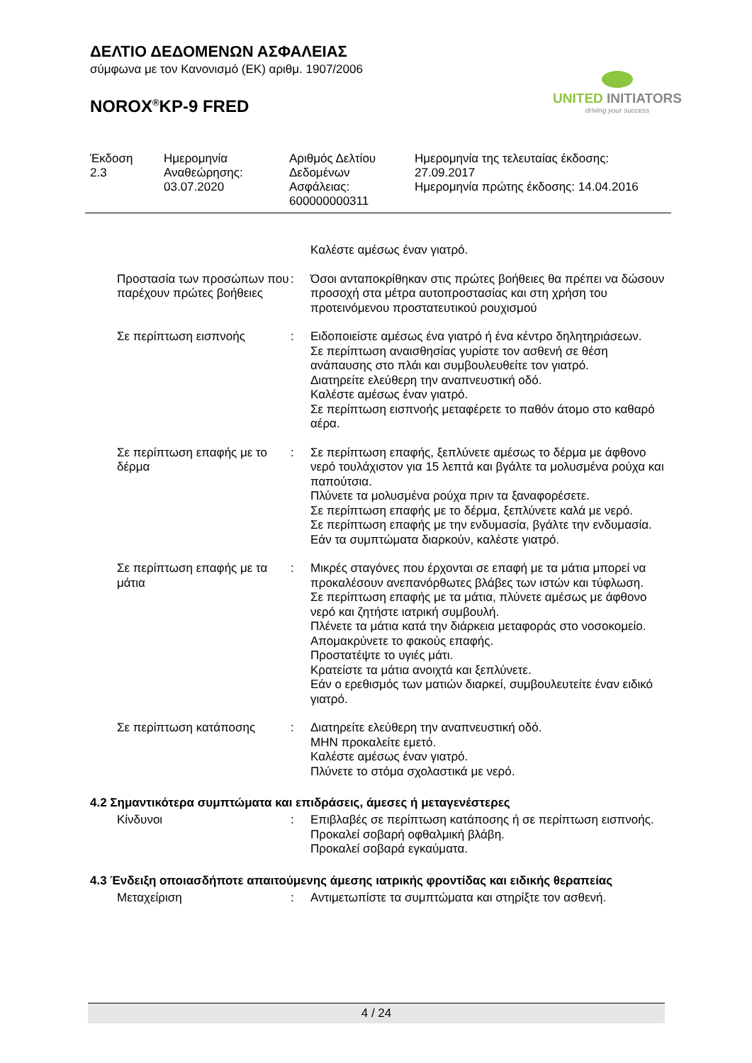ΔΕΛΤΙΟ ΔΕΔΟΜΕΝΩΝ ΑΣΦΑΛΕΙΑΣ
σύμφωνα με τον Κανονισμό (ΕΚ) αριθμ. 1907/2006
NOROX<sup>®</sup>KP-9 FRED
UNITED INITIATORS
driving your success
Έκδοση
2.3
Ημερομηνία
Αναθεώρησης:
03.07.2020
Αριθμός Δελτίου
Δεδομένων
Ασφάλειας:
600000000311
Ημερομηνία της τελευταίας έκδοσης:
27.09.2017
Ημερομηνία πρώτης έκδοσης: 14.04.2016
| | | Καλέστε αμέσως έναν γιατρό. |
| Προστασία των προσώπων που παρέχουν πρώτες βοήθειες | : | Όσοι ανταποκρίθηκαν στις πρώτες βοήθειες θα πρέπει να δώσουν προσοχή στα μέτρα αυτοπροστασίας και στη χρήση του προτεινόμενου προστατευτικού ρουχισμού |
| Σε περίπτωση εισπνοής | : | Ειδοποιείστε αμέσως ένα γιατρό ή ένα κέντρο δηλητηριάσεων. Σε περίπτωση αναισθησίας γυρίστε τον ασθενή σε θέση ανάπαυσης στο πλάι και συμβουλευθείτε τον γιατρό. Διατηρείτε ελεύθερη την αναπνευστική οδό. Καλέστε αμέσως έναν γιατρό. Σε περίπτωση εισπνοής μεταφέρετε το παθόν άτομο στο καθαρό αέρα. |
| Σε περίπτωση επαφής με το δέρμα | : | Σε περίπτωση επαφής, ξεπλύνετε αμέσως το δέρμα με άφθονο νερό τουλάχιστον για 15 λεπτά και βγάλτε τα μολυσμένα ρούχα και παπούτσια. Πλύνετε τα μολυσμένα ρούχα πριν τα ξαναφορέσετε. Σε περίπτωση επαφής με το δέρμα, ξεπλύνετε καλά με νερό. Σε περίπτωση επαφής με την ενδυμασία, βγάλτε την ενδυμασία. Εάν τα συμπτώματα διαρκούν, καλέστε γιατρό. |
| Σε περίπτωση επαφής με τα μάτια | : | Μικρές σταγόνες που έρχονται σε επαφή με τα μάτια μπορεί να προκαλέσουν ανεπανόρθωτες βλάβες των ιστών και τύφλωση. Σε περίπτωση επαφής με τα μάτια, πλύνετε αμέσως με άφθονο νερό και ζητήστε ιατρική συμβουλή. Πλένετε τα μάτια κατά την διάρκεια μεταφοράς στο νοσοκομείο. Απομακρύνετε το φακούς επαφής. Προστατέψτε το υγιές μάτι. Κρατείστε τα μάτια ανοιχτά και ξεπλύνετε. Εάν ο ερεθισμός των ματιών διαρκεί, συμβουλευτείτε έναν ειδικό γιατρό. |
| Σε περίπτωση κατάποσης | : | Διατηρείτε ελεύθερη την αναπνευστική οδό. ΜΗΝ προκαλείτε εμετό. Καλέστε αμέσως έναν γιατρό. Πλύνετε το στόμα σχολαστικά με νερό. |
4.2 Σημαντικότερα συμπτώματα και επιδράσεις, άμεσες ή μεταγενέστερες
| Κίνδυνοι | : | Επιβλαβές σε περίπτωση κατάποσης ή σε περίπτωση εισπνοής. Προκαλεί σοβαρή οφθαλμική βλάβη. Προκαλεί σοβαρά εγκαύματα. |
4.3 Ένδειξη οποιασδήποτε απαιτούμενης άμεσης ιατρικής φροντίδας και ειδικής θεραπείας
| Μεταχείριση | : | Αντιμετωπίστε τα συμπτώματα και στηρίξτε τον ασθενή. |
4 / 24